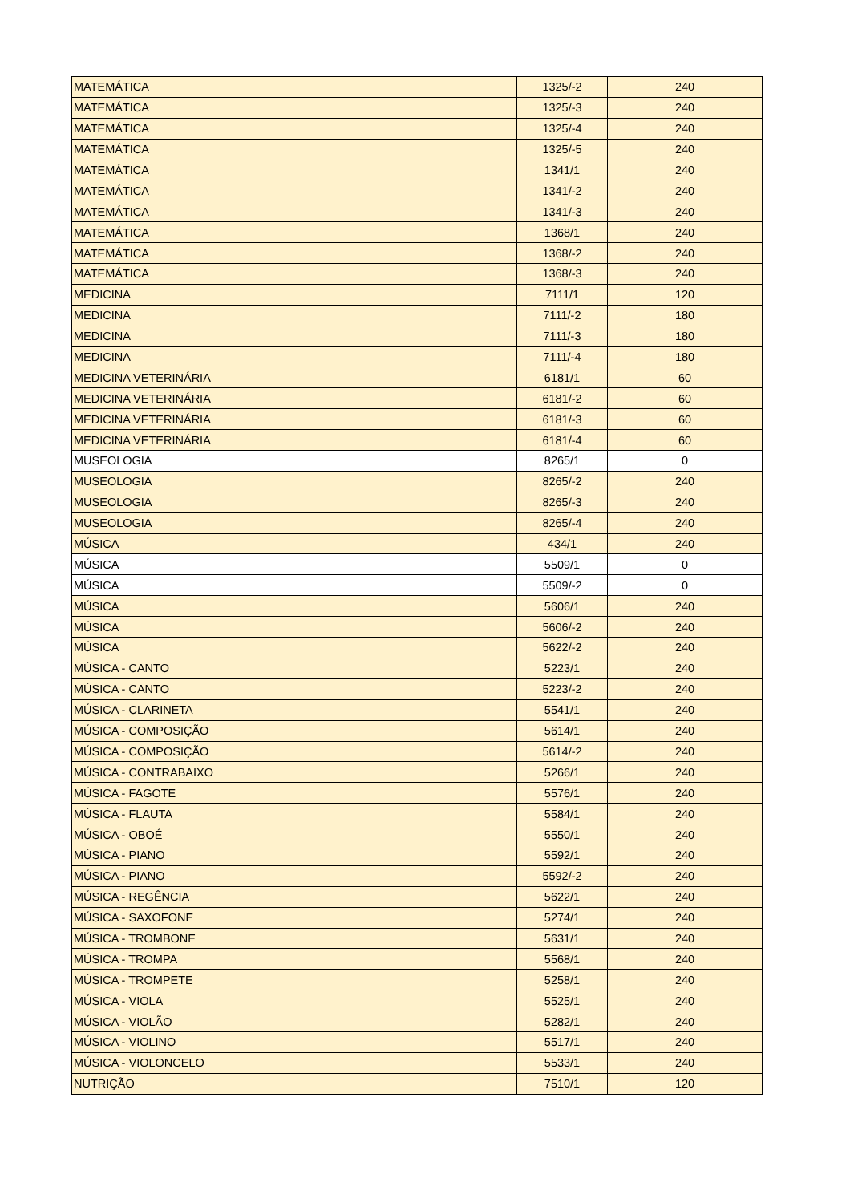| MATEMÁTICA | 1325/-2 | 240 |
| MATEMÁTICA | 1325/-3 | 240 |
| MATEMÁTICA | 1325/-4 | 240 |
| MATEMÁTICA | 1325/-5 | 240 |
| MATEMÁTICA | 1341/1 | 240 |
| MATEMÁTICA | 1341/-2 | 240 |
| MATEMÁTICA | 1341/-3 | 240 |
| MATEMÁTICA | 1368/1 | 240 |
| MATEMÁTICA | 1368/-2 | 240 |
| MATEMÁTICA | 1368/-3 | 240 |
| MEDICINA | 7111/1 | 120 |
| MEDICINA | 7111/-2 | 180 |
| MEDICINA | 7111/-3 | 180 |
| MEDICINA | 7111/-4 | 180 |
| MEDICINA VETERINÁRIA | 6181/1 | 60 |
| MEDICINA VETERINÁRIA | 6181/-2 | 60 |
| MEDICINA VETERINÁRIA | 6181/-3 | 60 |
| MEDICINA VETERINÁRIA | 6181/-4 | 60 |
| MUSEOLOGIA | 8265/1 | 0 |
| MUSEOLOGIA | 8265/-2 | 240 |
| MUSEOLOGIA | 8265/-3 | 240 |
| MUSEOLOGIA | 8265/-4 | 240 |
| MÚSICA | 434/1 | 240 |
| MÚSICA | 5509/1 | 0 |
| MÚSICA | 5509/-2 | 0 |
| MÚSICA | 5606/1 | 240 |
| MÚSICA | 5606/-2 | 240 |
| MÚSICA | 5622/-2 | 240 |
| MÚSICA - CANTO | 5223/1 | 240 |
| MÚSICA - CANTO | 5223/-2 | 240 |
| MÚSICA - CLARINETA | 5541/1 | 240 |
| MÚSICA - COMPOSIÇÃO | 5614/1 | 240 |
| MÚSICA - COMPOSIÇÃO | 5614/-2 | 240 |
| MÚSICA - CONTRABAIXO | 5266/1 | 240 |
| MÚSICA - FAGOTE | 5576/1 | 240 |
| MÚSICA - FLAUTA | 5584/1 | 240 |
| MÚSICA - OBOÉ | 5550/1 | 240 |
| MÚSICA - PIANO | 5592/1 | 240 |
| MÚSICA - PIANO | 5592/-2 | 240 |
| MÚSICA - REGÊNCIA | 5622/1 | 240 |
| MÚSICA - SAXOFONE | 5274/1 | 240 |
| MÚSICA - TROMBONE | 5631/1 | 240 |
| MÚSICA - TROMPA | 5568/1 | 240 |
| MÚSICA - TROMPETE | 5258/1 | 240 |
| MÚSICA - VIOLA | 5525/1 | 240 |
| MÚSICA - VIOLÃO | 5282/1 | 240 |
| MÚSICA - VIOLINO | 5517/1 | 240 |
| MÚSICA - VIOLONCELO | 5533/1 | 240 |
| NUTRIÇÃO | 7510/1 | 120 |